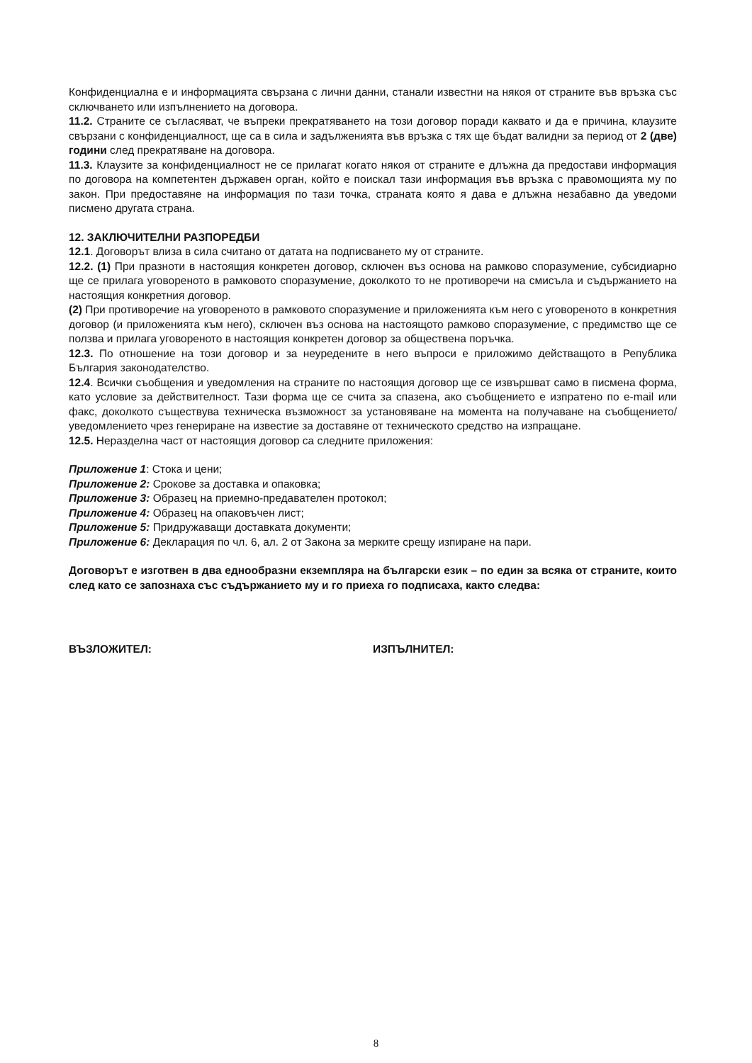Конфиденциална е и информацията свързана с лични данни, станали известни на някоя от страните във връзка със сключването или изпълнението на договора.
11.2. Страните се съгласяват, че въпреки прекратяването на този договор поради каквато и да е причина, клаузите свързани с конфиденциалност, ще са в сила и задълженията във връзка с тях ще бъдат валидни за период от 2 (две) години след прекратяване на договора.
11.3. Клаузите за конфиденциалност не се прилагат когато някоя от страните е длъжна да предостави информация по договора на компетентен държавен орган, който е поискал тази информация във връзка с правомощията му по закон. При предоставяне на информация по тази точка, страната която я дава е длъжна незабавно да уведоми писмено другата страна.
12. ЗАКЛЮЧИТЕЛНИ РАЗПОРЕДБИ
12.1. Договорът влиза в сила считано от датата на подписването му от страните.
12.2. (1) При празноти в настоящия конкретен договор, сключен въз основа на рамково споразумение, субсидиарно ще се прилага уговореното в рамковото споразумение, доколкото то не противоречи на смисъла и съдържанието на настоящия конкретния договор.
(2) При противоречие на уговореното в рамковото споразумение и приложенията към него с уговореното в конкретния договор (и приложенията към него), сключен въз основа на настоящото рамково споразумение, с предимство ще се ползва и прилага уговореното в настоящия конкретен договор за обществена поръчка.
12.3. По отношение на този договор и за неуредените в него въпроси е приложимо действащото в Република България законодателство.
12.4. Всички съобщения и уведомления на страните по настоящия договор ще се извършват само в писмена форма, като условие за действителност. Тази форма ще се счита за спазена, ако съобщението е изпратено по e-mail или факс, доколкото съществува техническа възможност за установяване на момента на получаване на съобщението/уведомлението чрез генериране на известие за доставяне от техническото средство на изпращане.
12.5. Неразделна част от настоящия договор са следните приложения:
Приложение 1: Стока и цени;
Приложение 2: Срокове за доставка и опаковка;
Приложение 3: Образец на приемно-предавателен протокол;
Приложение 4: Образец на опаковъчен лист;
Приложение 5: Придружаващи доставката документи;
Приложение 6: Декларация по чл. 6, ал. 2 от Закона за мерките срещу изпиране на пари.
Договорът е изготвен в два еднообразни екземпляра на български език – по един за всяка от страните, които след като се запознаха със съдържанието му и го приеха го подписаха, както следва:
ВЪЗЛОЖИТЕЛ: ИЗПЪЛНИТЕЛ:
8